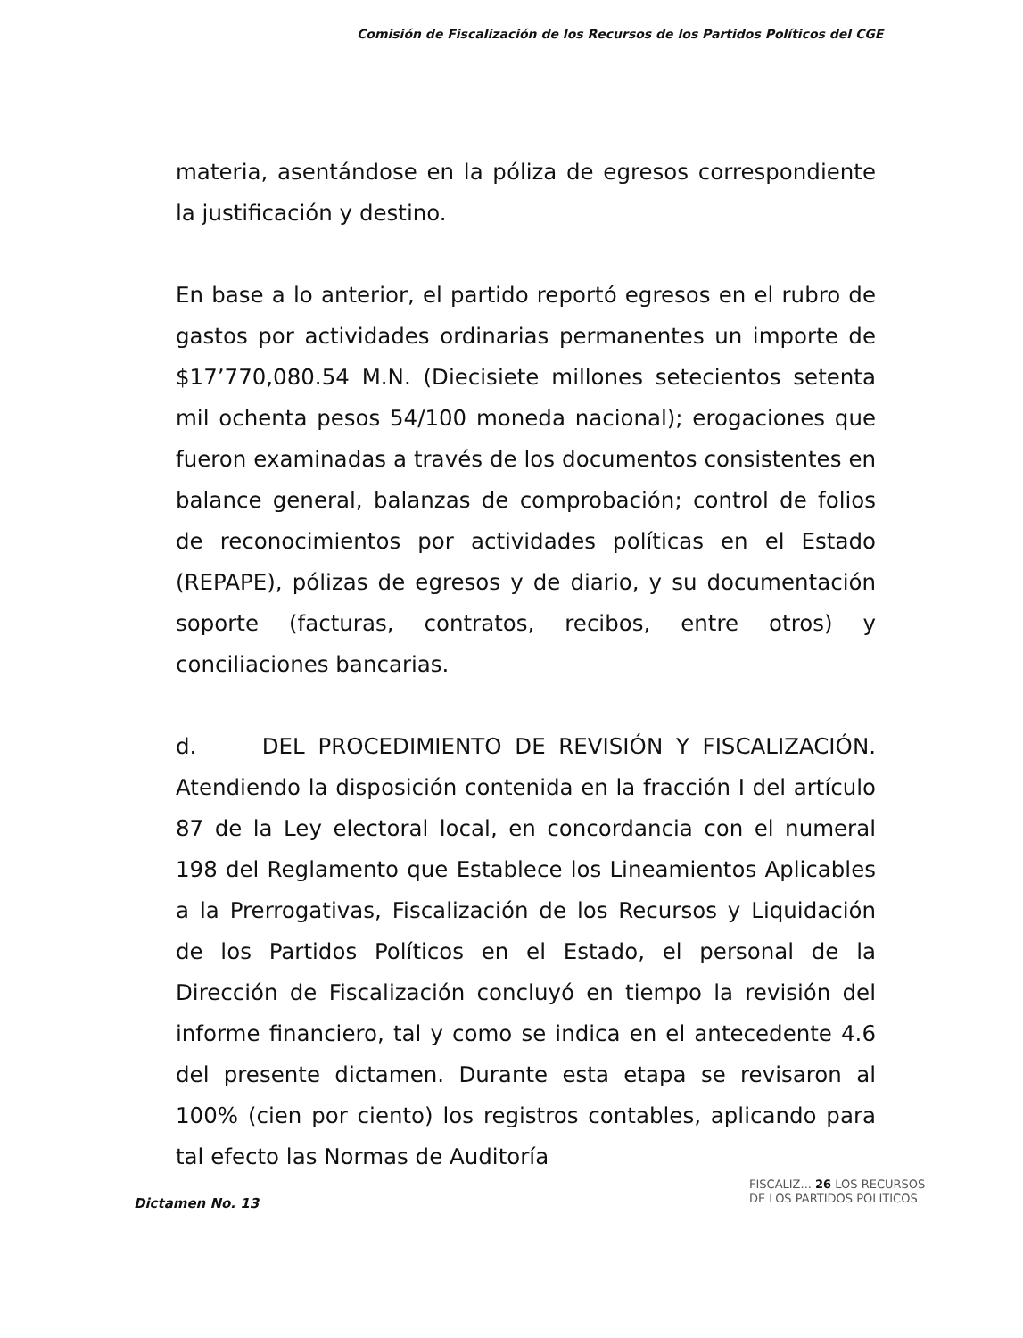Comisión de Fiscalización de los Recursos de los Partidos Políticos del CGE
materia, asentándose en la póliza de egresos correspondiente la justificación y destino.
En base a lo anterior, el partido reportó egresos en el rubro de gastos por actividades ordinarias permanentes un importe de $17’770,080.54 M.N. (Diecisiete millones setecientos setenta mil ochenta pesos 54/100 moneda nacional); erogaciones que fueron examinadas a través de los documentos consistentes en balance general, balanzas de comprobación; control de folios de reconocimientos por actividades políticas en el Estado (REPAPE), pólizas de egresos y de diario, y su documentación soporte (facturas, contratos, recibos, entre otros) y conciliaciones bancarias.
d. DEL PROCEDIMIENTO DE REVISIÓN Y FISCALIZACIÓN. Atendiendo la disposición contenida en la fracción I del artículo 87 de la Ley electoral local, en concordancia con el numeral 198 del Reglamento que Establece los Lineamientos Aplicables a la Prerrogativas, Fiscalización de los Recursos y Liquidación de los Partidos Políticos en el Estado, el personal de la Dirección de Fiscalización concluyó en tiempo la revisión del informe financiero, tal y como se indica en el antecedente 4.6 del presente dictamen. Durante esta etapa se revisaron al 100% (cien por ciento) los registros contables, aplicando para tal efecto las Normas de Auditoría
Dictamen No. 13
FISCALIZ... 26 LOS RECURSOS
DE LOS PARTIDOS POLITICOS